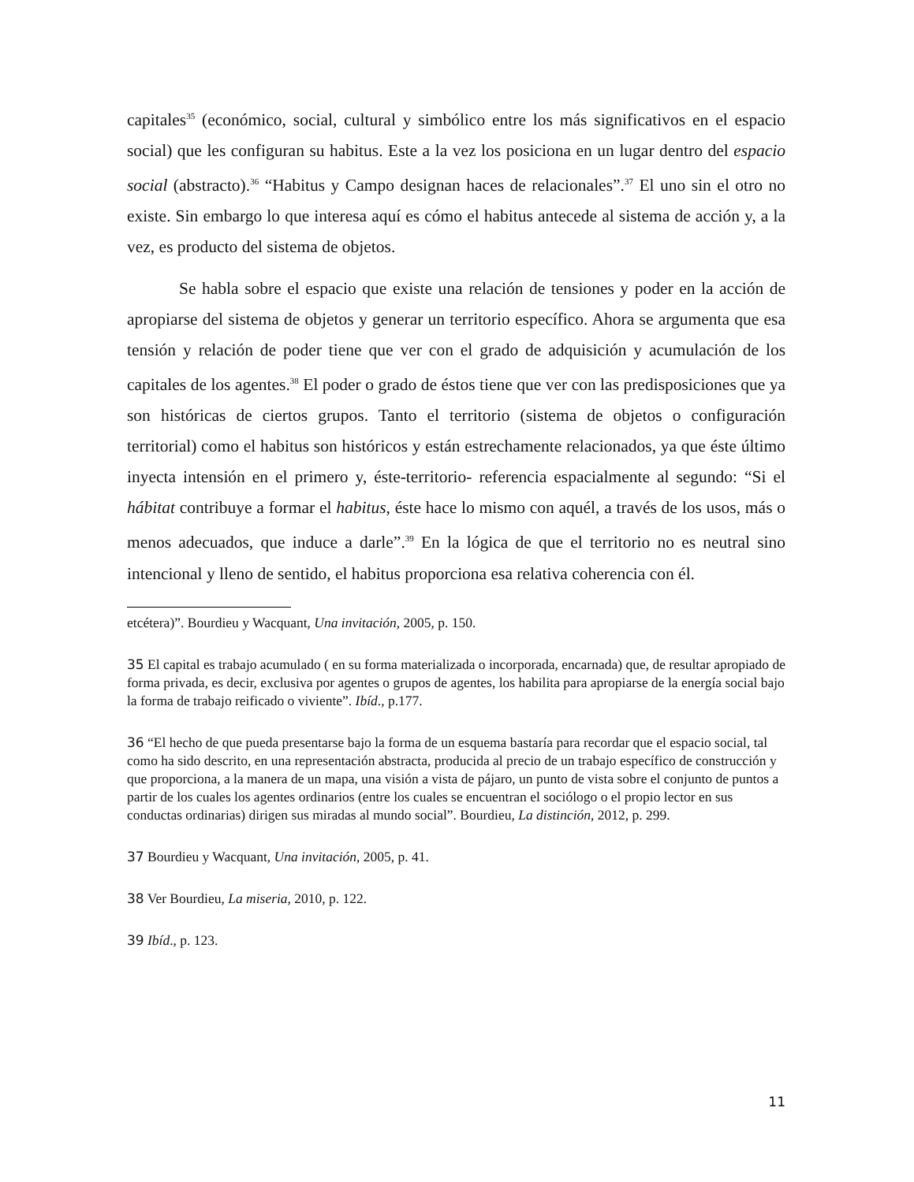capitales<sup>35</sup> (económico, social, cultural y simbólico entre los más significativos en el espacio social) que les configuran su habitus. Este a la vez los posiciona en un lugar dentro del espacio social (abstracto).<sup>36</sup> “Habitus y Campo designan haces de relacionales”.<sup>37</sup> El uno sin el otro no existe. Sin embargo lo que interesa aquí es cómo el habitus antecede al sistema de acción y, a la vez, es producto del sistema de objetos.
Se habla sobre el espacio que existe una relación de tensiones y poder en la acción de apropiarse del sistema de objetos y generar un territorio específico. Ahora se argumenta que esa tensión y relación de poder tiene que ver con el grado de adquisición y acumulación de los capitales de los agentes.<sup>38</sup> El poder o grado de éstos tiene que ver con las predisposiciones que ya son históricas de ciertos grupos. Tanto el territorio (sistema de objetos o configuración territorial) como el habitus son históricos y están estrechamente relacionados, ya que éste último inyecta intensión en el primero y, éste-territorio- referencia espacialmente al segundo: “Si el hábitat contribuye a formar el habitus, éste hace lo mismo con aquél, a través de los usos, más o menos adecuados, que induce a darle”.<sup>39</sup> En la lógica de que el territorio no es neutral sino intencional y lleno de sentido, el habitus proporciona esa relativa coherencia con él.
etcétera)”. Bourdieu y Wacquant, Una invitación, 2005, p. 150.
35 El capital es trabajo acumulado ( en su forma materializada o incorporada, encarnada) que, de resultar apropiado de forma privada, es decir, exclusiva por agentes o grupos de agentes, los habilita para apropiarse de la energía social bajo la forma de trabajo reificado o viviente”. Ibíd., p.177.
36 “El hecho de que pueda presentarse bajo la forma de un esquema bastaría para recordar que el espacio social, tal como ha sido descrito, en una representación abstracta, producida al precio de un trabajo específico de construcción y que proporciona, a la manera de un mapa, una visión a vista de pájaro, un punto de vista sobre el conjunto de puntos a partir de los cuales los agentes ordinarios (entre los cuales se encuentran el sociólogo o el propio lector en sus conductas ordinarias) dirigen sus miradas al mundo social”. Bourdieu, La distinción, 2012, p. 299.
37 Bourdieu y Wacquant, Una invitación, 2005, p. 41.
38 Ver Bourdieu, La miseria, 2010, p. 122.
39 Ibíd., p. 123.
11